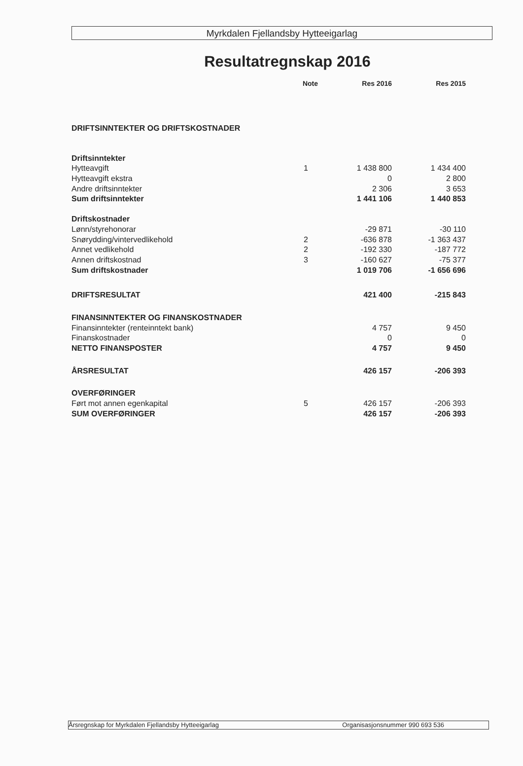Myrkdalen Fjellandsby Hytteeigarlag
Resultatregnskap 2016
| | Note | Res 2016 | Res 2015 |
| DRIFTSINNTEKTER OG DRIFTSKOSTNADER | | | |
| Driftsinntekter | | | |
| Hytteavgift | 1 | 1 438 800 | 1 434 400 |
| Hytteavgift ekstra | | 0 | 2 800 |
| Andre driftsinntekter | | 2 306 | 3 653 |
| Sum driftsinntekter | | 1 441 106 | 1 440 853 |
| Driftskostnader | | | |
| Lønn/styrehonorar | | -29 871 | -30 110 |
| Snørydding/vintervedlikehold | 2 | -636 878 | -1 363 437 |
| Annet vedlikehold | 2 | -192 330 | -187 772 |
| Annen driftskostnad | 3 | -160 627 | -75 377 |
| Sum driftskostnader | | 1 019 706 | -1 656 696 |
| DRIFTSRESULTAT | | 421 400 | -215 843 |
| FINANSINNTEKTER OG FINANSKOSTNADER | | | |
| Finansinntekter (renteinntekt bank) | | 4 757 | 9 450 |
| Finanskostnader | | 0 | 0 |
| NETTO FINANSPOSTER | | 4 757 | 9 450 |
| ÅRSRESULTAT | | 426 157 | -206 393 |
| OVERFØRINGER | | | |
| Ført mot annen egenkapital | 5 | 426 157 | -206 393 |
| SUM OVERFØRINGER | | 426 157 | -206 393 |
Årsregnskap for Myrkdalen Fjellandsby Hytteeigarlag Organisasjonsnummer 990 693 536